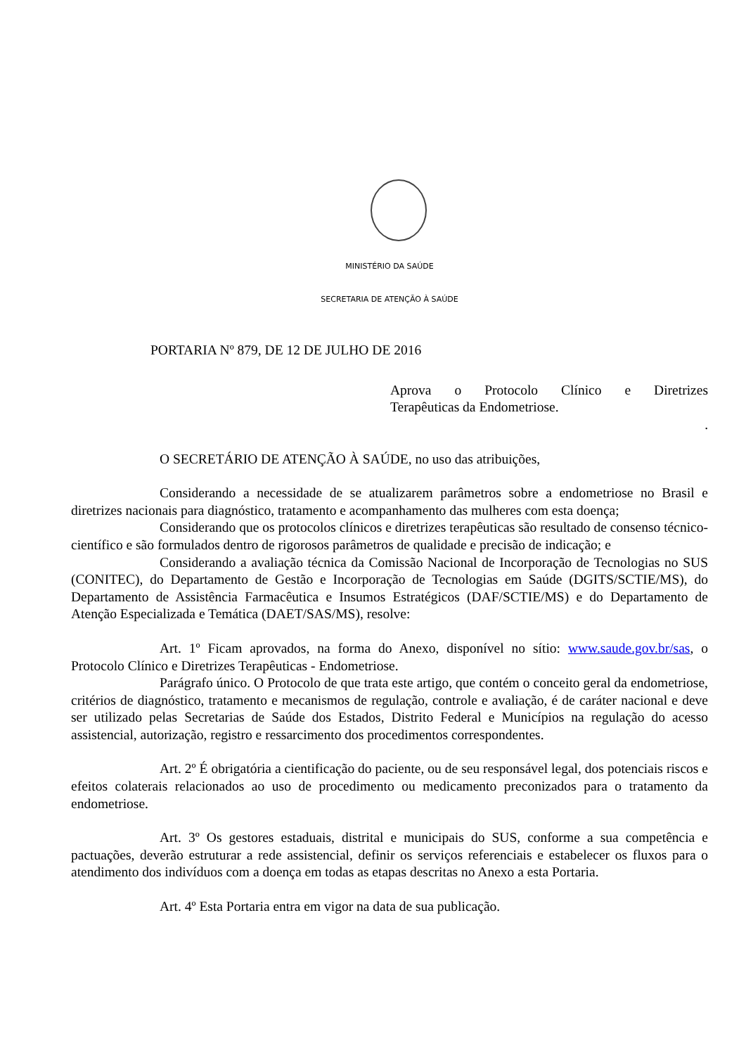MINISTÉRIO DA SAÚDE
SECRETARIA DE ATENÇÃO À SAÚDE
PORTARIA Nº 879, DE 12 DE JULHO DE 2016
Aprova o Protocolo Clínico e Diretrizes
Terapêuticas da Endometriose.
.
O SECRETÁRIO DE ATENÇÃO À SAÚDE, no uso das atribuições,
Considerando a necessidade de se atualizarem parâmetros sobre a endometriose no Brasil e diretrizes nacionais para diagnóstico, tratamento e acompanhamento das mulheres com esta doença;
Considerando que os protocolos clínicos e diretrizes terapêuticas são resultado de consenso técnico-científico e são formulados dentro de rigorosos parâmetros de qualidade e precisão de indicação; e
Considerando a avaliação técnica da Comissão Nacional de Incorporação de Tecnologias no SUS (CONITEC), do Departamento de Gestão e Incorporação de Tecnologias em Saúde (DGITS/SCTIE/MS), do Departamento de Assistência Farmacêutica e Insumos Estratégicos (DAF/SCTIE/MS) e do Departamento de Atenção Especializada e Temática (DAET/SAS/MS), resolve:
Art. 1º Ficam aprovados, na forma do Anexo, disponível no sítio: www.saude.gov.br/sas, o Protocolo Clínico e Diretrizes Terapêuticas - Endometriose.
Parágrafo único. O Protocolo de que trata este artigo, que contém o conceito geral da endometriose, critérios de diagnóstico, tratamento e mecanismos de regulação, controle e avaliação, é de caráter nacional e deve ser utilizado pelas Secretarias de Saúde dos Estados, Distrito Federal e Municípios na regulação do acesso assistencial, autorização, registro e ressarcimento dos procedimentos correspondentes.
Art. 2º É obrigatória a cientificação do paciente, ou de seu responsável legal, dos potenciais riscos e efeitos colaterais relacionados ao uso de procedimento ou medicamento preconizados para o tratamento da endometriose.
Art. 3º Os gestores estaduais, distrital e municipais do SUS, conforme a sua competência e pactuações, deverão estruturar a rede assistencial, definir os serviços referenciais e estabelecer os fluxos para o atendimento dos indivíduos com a doença em todas as etapas descritas no Anexo a esta Portaria.
Art. 4º Esta Portaria entra em vigor na data de sua publicação.